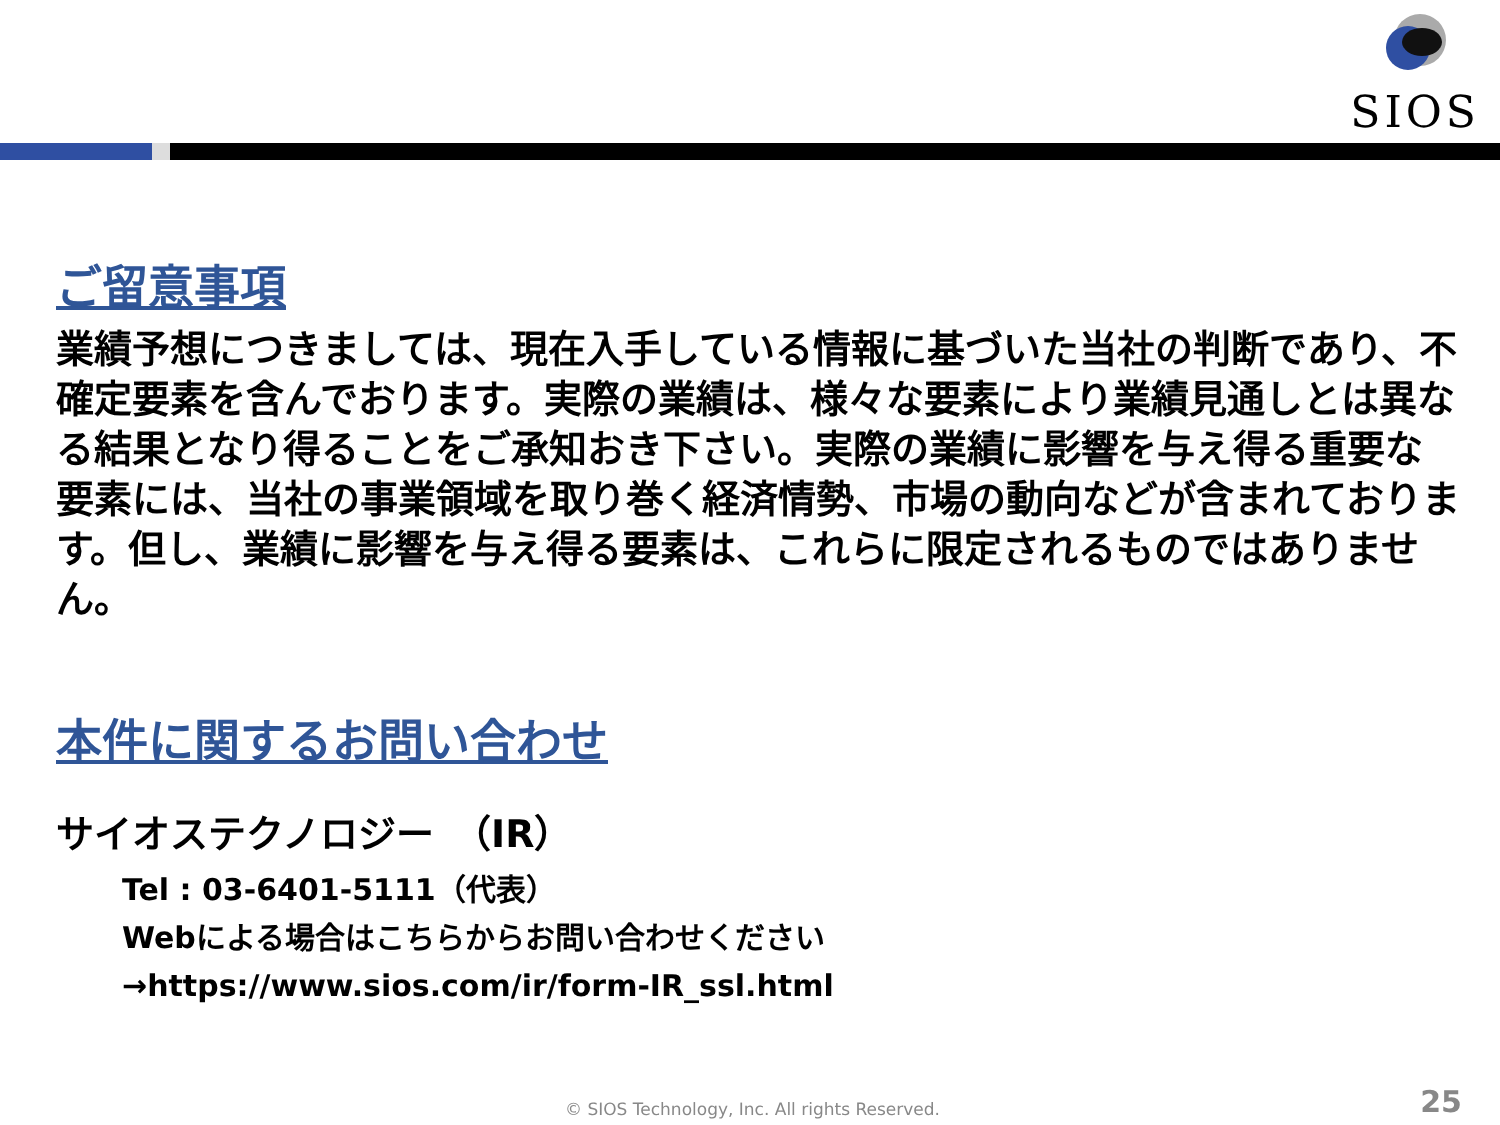SIOS
ご留意事項
業績予想につきましては、現在入手している情報に基づいた当社の判断であり、不確定要素を含んでおります。実際の業績は、様々な要素により業績見通しとは異なる結果となり得ることをご承知おき下さい。実際の業績に影響を与え得る重要な要素には、当社の事業領域を取り巻く経済情勢、市場の動向などが含まれております。但し、業績に影響を与え得る要素は、これらに限定されるものではありません。
本件に関するお問い合わせ
サイオステクノロジー　（IR）
Tel : 03-6401-5111（代表）
Webによる場合はこちらからお問い合わせください
→https://www.sios.com/ir/form-IR_ssl.html
© SIOS Technology, Inc. All rights Reserved.
25